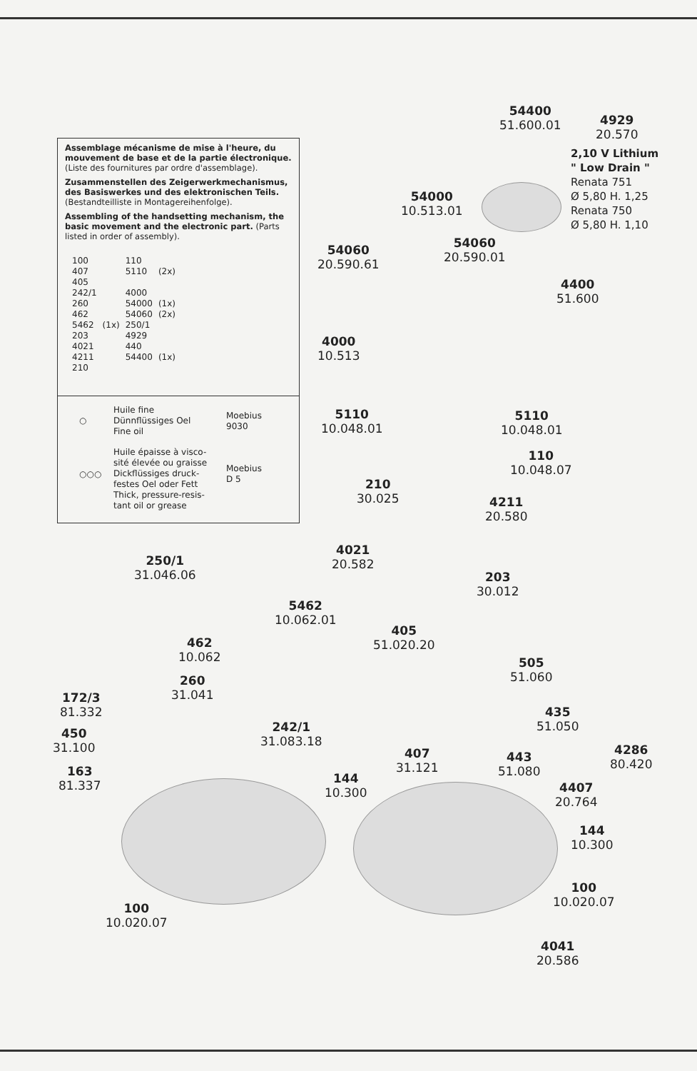Assemblage mécanisme de mise à l'heure, du mouvement de base et de la partie électronique. (Liste des fournitures par ordre d'assemblage).
Zusammenstellen des Zeigerwerkmechanismus, des Basiswerkes und des elektronischen Teils. (Bestandteilliste in Montagereihenfolge).
Assembling of the handsetting mechanism, the basic movement and the electronic part. (Parts listed in order of assembly).
| 100 | | 110 | |
| 407 | | 5110 | (2x) |
| 405 | | | |
| 242/1 | | 4000 | |
| 260 | | 54000 | (1x) |
| 462 | | 54060 | (2x) |
| 5462 | (1x) | 250/1 | |
| 203 | | 4929 | |
| 4021 | | 440 | |
| 4211 | | 54400 | (1x) |
| 210 | | | |
| ○ | Huile fine Dünnflüssiges Oel Fine oil | Moebius 9030 |
| ○○○ | Huile épaisse à visco-sité élevée ou graisse Dickflüssiges druck-festes Oel oder Fett Thick, pressure-resis-tant oil or grease | Moebius D 5 |
54400
51.600.01
4929
20.570
2,10 V Lithium
" Low Drain "
Renata 751
Ø 5,80 H. 1,25
Renata 750
Ø 5,80 H. 1,10
54000
10.513.01
54060
20.590.61
54060
20.590.01
4400
51.600
4000
10.513
5110
10.048.01
5110
10.048.01
110
10.048.07
210
30.025
4211
20.580
4021
20.582
250/1
31.046.06
203
30.012
5462
10.062.01
405
51.020.20
462
10.062
505
51.060
260
31.041
172/3
81.332
435
51.050
242/1
31.083.18
450
31.100
4286
80.420
407
31.121
443
51.080
163
81.337
144
10.300
4407
20.764
144
10.300
100
10.020.07
100
10.020.07
4041
20.586